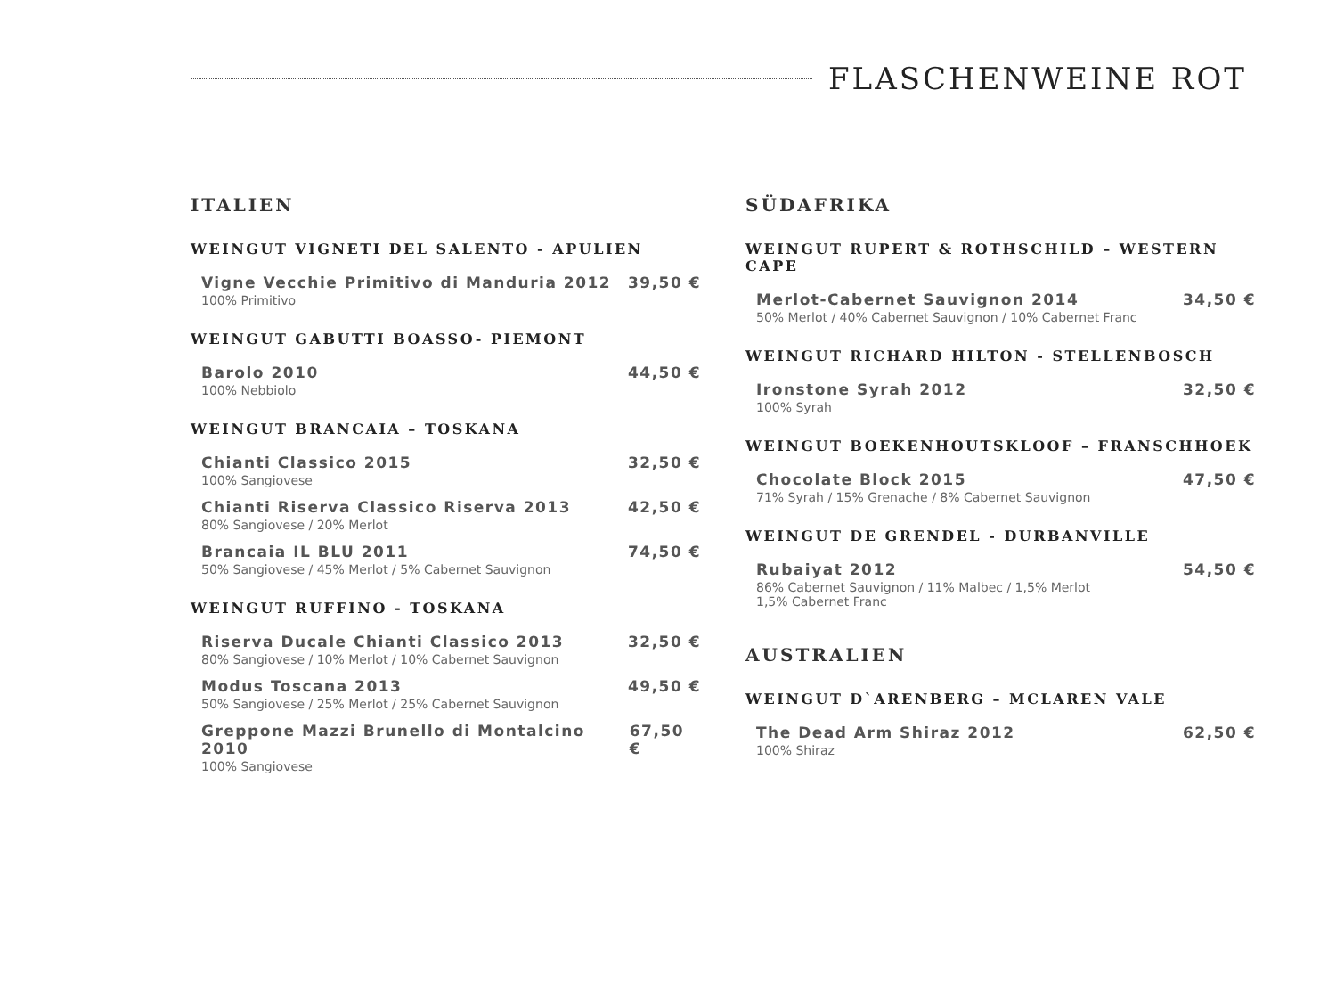FLASCHENWEINE ROT
ITALIEN
WEINGUT VIGNETI DEL SALENTO - APULIEN
Vigne Vecchie Primitivo di Manduria 2012 39,50 €
100% Primitivo
WEINGUT GABUTTI BOASSO- PIEMONT
Barolo 2010 44,50 €
100% Nebbiolo
WEINGUT BRANCAIA – TOSKANA
Chianti Classico 2015 32,50 €
100% Sangiovese
Chianti Riserva Classico Riserva 2013 42,50 €
80% Sangiovese / 20% Merlot
Brancaia IL BLU 2011 74,50 €
50% Sangiovese / 45% Merlot / 5% Cabernet Sauvignon
WEINGUT RUFFINO - TOSKANA
Riserva Ducale Chianti Classico 2013 32,50 €
80% Sangiovese / 10% Merlot / 10% Cabernet Sauvignon
Modus Toscana 2013 49,50 €
50% Sangiovese / 25% Merlot / 25% Cabernet Sauvignon
Greppone Mazzi Brunello di Montalcino 2010 67,50 €
100% Sangiovese
SÜDAFRIKA
WEINGUT RUPERT & ROTHSCHILD – WESTERN CAPE
Merlot-Cabernet Sauvignon 2014 34,50 €
50% Merlot / 40% Cabernet Sauvignon / 10% Cabernet Franc
WEINGUT RICHARD HILTON - STELLENBOSCH
Ironstone Syrah 2012 32,50 €
100% Syrah
WEINGUT BOEKENHOUTSKLOOF – FRANSCHHOEK
Chocolate Block 2015 47,50 €
71% Syrah / 15% Grenache / 8% Cabernet Sauvignon
WEINGUT DE GRENDEL - DURBANVILLE
Rubaiyat 2012 54,50 €
86% Cabernet Sauvignon / 11% Malbec / 1,5% Merlot
1,5% Cabernet Franc
AUSTRALIEN
WEINGUT D`ARENBERG – MCLAREN VALE
The Dead Arm Shiraz 2012 62,50 €
100% Shiraz